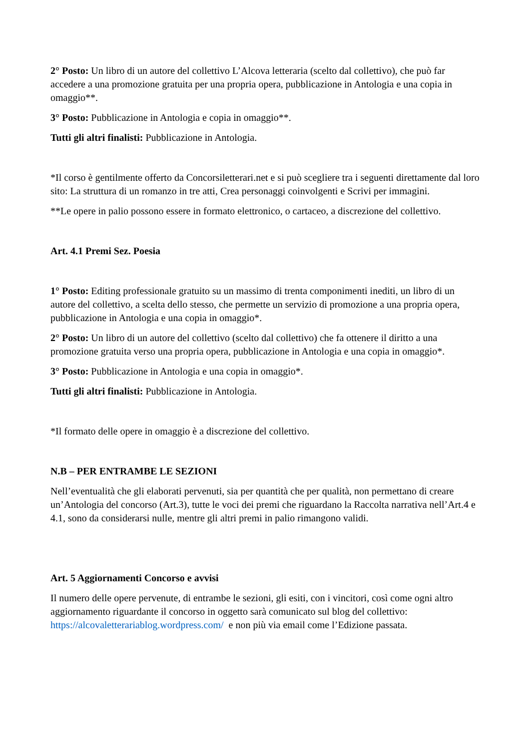2° Posto: Un libro di un autore del collettivo L’Alcova letteraria (scelto dal collettivo), che può far accedere a una promozione gratuita per una propria opera, pubblicazione in Antologia e una copia in omaggio**.
3° Posto: Pubblicazione in Antologia e copia in omaggio**.
Tutti gli altri finalisti: Pubblicazione in Antologia.
*Il corso è gentilmente offerto da Concorsiletterari.net e si può scegliere tra i seguenti direttamente dal loro sito: La struttura di un romanzo in tre atti, Crea personaggi coinvolgenti e Scrivi per immagini.
**Le opere in palio possono essere in formato elettronico, o cartaceo, a discrezione del collettivo.
Art. 4.1 Premi Sez. Poesia
1° Posto: Editing professionale gratuito su un massimo di trenta componimenti inediti, un libro di un autore del collettivo, a scelta dello stesso, che permette un servizio di promozione a una propria opera, pubblicazione in Antologia e una copia in omaggio*.
2° Posto: Un libro di un autore del collettivo (scelto dal collettivo) che fa ottenere il diritto a una promozione gratuita verso una propria opera, pubblicazione in Antologia e una copia in omaggio*.
3° Posto: Pubblicazione in Antologia e una copia in omaggio*.
Tutti gli altri finalisti: Pubblicazione in Antologia.
*Il formato delle opere in omaggio è a discrezione del collettivo.
N.B – PER ENTRAMBE LE SEZIONI
Nell’eventualità che gli elaborati pervenuti, sia per quantità che per qualità, non permettano di creare un’Antologia del concorso (Art.3), tutte le voci dei premi che riguardano la Raccolta narrativa nell’Art.4 e 4.1, sono da considerarsi nulle, mentre gli altri premi in palio rimangono validi.
Art. 5 Aggiornamenti Concorso e avvisi
Il numero delle opere pervenute, di entrambe le sezioni, gli esiti, con i vincitori, così come ogni altro aggiornamento riguardante il concorso in oggetto sarà comunicato sul blog del collettivo: https://alcovaletterariablog.wordpress.com/ e non più via email come l’Edizione passata.